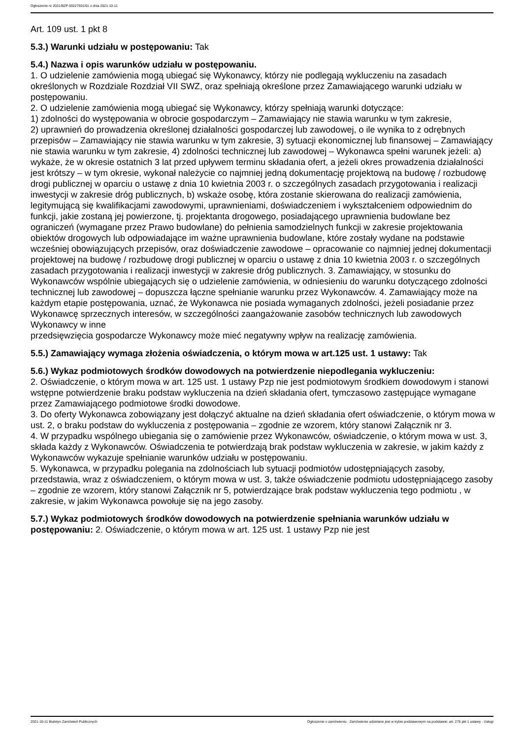Ogłoszenie nr 2021/BZP 00227501/01 z dnia 2021-10-11
Art. 109 ust. 1 pkt 8
5.3.) Warunki udziału w postępowaniu: Tak
5.4.) Nazwa i opis warunków udziału w postępowaniu.
1. O udzielenie zamówienia mogą ubiegać się Wykonawcy, którzy nie podlegają wykluczeniu na zasadach określonych w Rozdziale Rozdział VII SWZ, oraz spełniają określone przez Zamawiającego warunki udziału w postępowaniu.
2. O udzielenie zamówienia mogą ubiegać się Wykonawcy, którzy spełniają warunki dotyczące:
1) zdolności do występowania w obrocie gospodarczym – Zamawiający nie stawia warunku w tym zakresie,
2) uprawnień do prowadzenia określonej działalności gospodarczej lub zawodowej, o ile wynika to z odrębnych przepisów – Zamawiający nie stawia warunku w tym zakresie, 3) sytuacji ekonomicznej lub finansowej – Zamawiający nie stawia warunku w tym zakresie, 4) zdolności technicznej lub zawodowej – Wykonawca spełni warunek jeżeli: a) wykaże, że w okresie ostatnich 3 lat przed upływem terminu składania ofert, a jeżeli okres prowadzenia działalności jest krótszy – w tym okresie, wykonał należycie co najmniej jedną dokumentację projektową na budowę / rozbudowę drogi publicznej w oparciu o ustawę z dnia 10 kwietnia 2003 r. o szczególnych zasadach przygotowania i realizacji inwestycji w zakresie dróg publicznych, b) wskaże osobę, która zostanie skierowana do realizacji zamówienia, legitymującą się kwalifikacjami zawodowymi, uprawnieniami, doświadczeniem i wykształceniem odpowiednim do funkcji, jakie zostaną jej powierzone, tj. projektanta drogowego, posiadającego uprawnienia budowlane bez ograniczeń (wymagane przez Prawo budowlane) do pełnienia samodzielnych funkcji w zakresie projektowania obiektów drogowych lub odpowiadające im ważne uprawnienia budowlane, które zostały wydane na podstawie wcześniej obowiązujących przepisów, oraz doświadczenie zawodowe – opracowanie co najmniej jednej dokumentacji projektowej na budowę / rozbudowę drogi publicznej w oparciu o ustawę z dnia 10 kwietnia 2003 r. o szczególnych zasadach przygotowania i realizacji inwestycji w zakresie dróg publicznych. 3. Zamawiający, w stosunku do Wykonawców wspólnie ubiegających się o udzielenie zamówienia, w odniesieniu do warunku dotyczącego zdolności technicznej lub zawodowej – dopuszcza łączne spełnianie warunku przez Wykonawców. 4. Zamawiający może na każdym etapie postępowania, uznać, że Wykonawca nie posiada wymaganych zdolności, jeżeli posiadanie przez Wykonawcę sprzecznych interesów, w szczególności zaangażowanie zasobów technicznych lub zawodowych Wykonawcy w inne
przedsięwzięcia gospodarcze Wykonawcy może mieć negatywny wpływ na realizację zamówienia.
5.5.) Zamawiający wymaga złożenia oświadczenia, o którym mowa w art.125 ust. 1 ustawy: Tak
5.6.) Wykaz podmiotowych środków dowodowych na potwierdzenie niepodlegania wykluczeniu:
2. Oświadczenie, o którym mowa w art. 125 ust. 1 ustawy Pzp nie jest podmiotowym środkiem dowodowym i stanowi wstępne potwierdzenie braku podstaw wykluczenia na dzień składania ofert, tymczasowo zastępujące wymagane przez Zamawiającego podmiotowe środki dowodowe.
3. Do oferty Wykonawca zobowiązany jest dołączyć aktualne na dzień składania ofert oświadczenie, o którym mowa w ust. 2, o braku podstaw do wykluczenia z postępowania – zgodnie ze wzorem, który stanowi Załącznik nr 3.
4. W przypadku wspólnego ubiegania się o zamówienie przez Wykonawców, oświadczenie, o którym mowa w ust. 3, składa każdy z Wykonawców. Oświadczenia te potwierdzają brak podstaw wykluczenia w zakresie, w jakim każdy z Wykonawców wykazuje spełnianie warunków udziału w postępowaniu.
5. Wykonawca, w przypadku polegania na zdolnościach lub sytuacji podmiotów udostępniających zasoby, przedstawia, wraz z oświadczeniem, o którym mowa w ust. 3, także oświadczenie podmiotu udostępniającego zasoby – zgodnie ze wzorem, który stanowi Załącznik nr 5, potwierdzające brak podstaw wykluczenia tego podmiotu , w zakresie, w jakim Wykonawca powołuje się na jego zasoby.
5.7.) Wykaz podmiotowych środków dowodowych na potwierdzenie spełniania warunków udziału w postępowaniu: 2. Oświadczenie, o którym mowa w art. 125 ust. 1 ustawy Pzp nie jest
2021-10-11 Biuletyn Zamówień Publicznych Ogłoszenie o zamówieniu - Zamówienie udzielane jest w trybie podstawowym na podstawie: art. 275 pkt 1 ustawy - Usługi